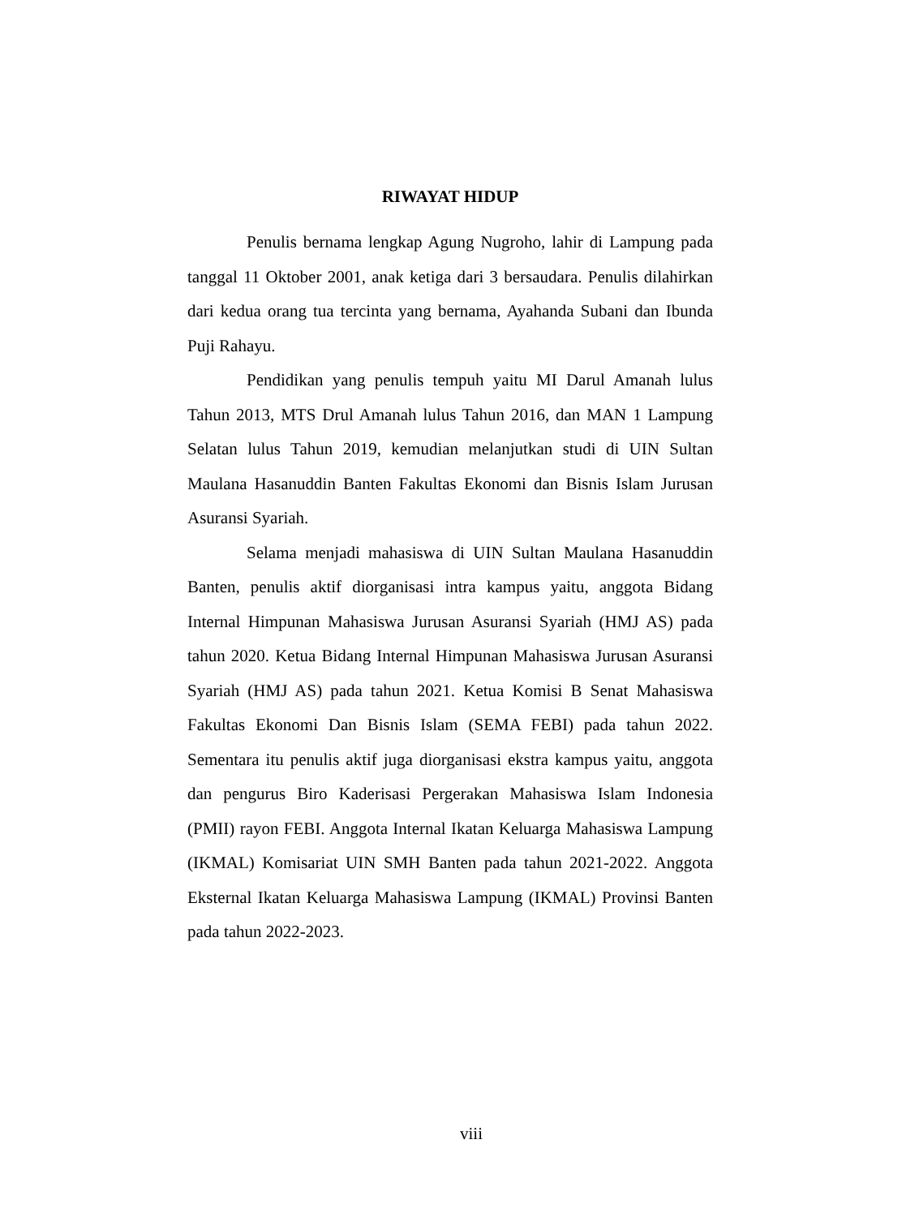RIWAYAT HIDUP
Penulis bernama lengkap Agung Nugroho, lahir di Lampung pada tanggal 11 Oktober 2001, anak ketiga dari 3 bersaudara. Penulis dilahirkan dari kedua orang tua tercinta yang bernama, Ayahanda Subani dan Ibunda Puji Rahayu.
Pendidikan yang penulis tempuh yaitu MI Darul Amanah lulus Tahun 2013, MTS Drul Amanah lulus Tahun 2016, dan MAN 1 Lampung Selatan lulus Tahun 2019, kemudian melanjutkan studi di UIN Sultan Maulana Hasanuddin Banten Fakultas Ekonomi dan Bisnis Islam Jurusan Asuransi Syariah.
Selama menjadi mahasiswa di UIN Sultan Maulana Hasanuddin Banten, penulis aktif diorganisasi intra kampus yaitu, anggota Bidang Internal Himpunan Mahasiswa Jurusan Asuransi Syariah (HMJ AS) pada tahun 2020. Ketua Bidang Internal Himpunan Mahasiswa Jurusan Asuransi Syariah (HMJ AS) pada tahun 2021. Ketua Komisi B Senat Mahasiswa Fakultas Ekonomi Dan Bisnis Islam (SEMA FEBI) pada tahun 2022. Sementara itu penulis aktif juga diorganisasi ekstra kampus yaitu, anggota dan pengurus Biro Kaderisasi Pergerakan Mahasiswa Islam Indonesia (PMII) rayon FEBI. Anggota Internal Ikatan Keluarga Mahasiswa Lampung (IKMAL) Komisariat UIN SMH Banten pada tahun 2021-2022. Anggota Eksternal Ikatan Keluarga Mahasiswa Lampung (IKMAL) Provinsi Banten pada tahun 2022-2023.
viii